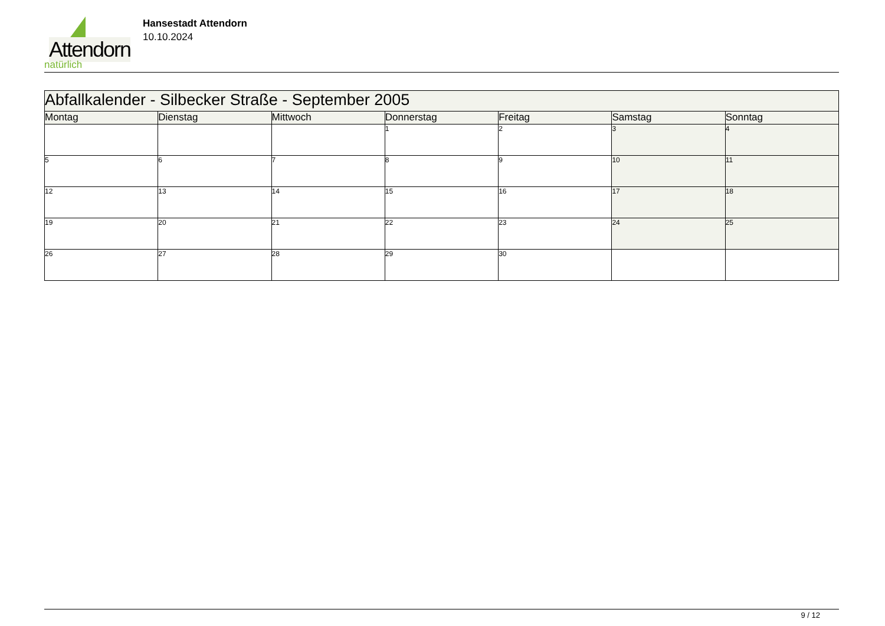Attendorn
natürlich
Hansestadt Attendorn
10.10.2024
| Abfallkalender - Silbecker Straße - September 2005 | | | | | | |
| Montag | Dienstag | Mittwoch | Donnerstag | Freitag | Samstag | Sonntag |
| | | | 1 | 2 | 3 | 4 |
| 5 | 6 | 7 | 8 | 9 | 10 | 11 |
| 12 | 13 | 14 | 15 | 16 | 17 | 18 |
| 19 | 20 | 21 | 22 | 23 | 24 | 25 |
| 26 | 27 | 28 | 29 | 30 | | |
9 / 12